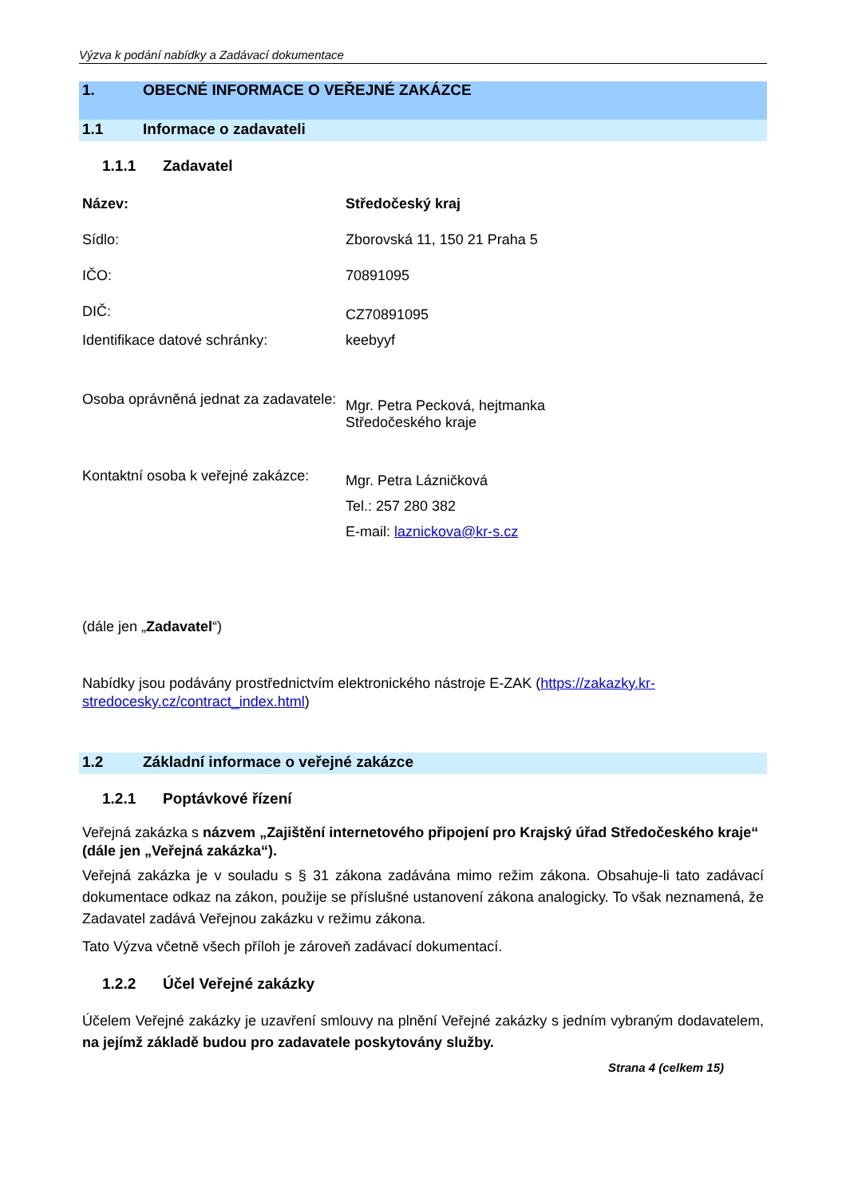Výzva k podání nabídky a Zadávací dokumentace
1. OBECNÉ INFORMACE O VEŘEJNÉ ZAKÁZCE
1.1 Informace o zadavateli
1.1.1 Zadavatel
| Název: | Středočeský kraj |
| Sídlo: | Zborovská 11, 150 21 Praha 5 |
| IČO: | 70891095 |
| DIČ: | CZ70891095 |
| Identifikace datové schránky: | keebyyf |
| Osoba oprávněná jednat za zadavatele: | Mgr. Petra Pecková, hejtmanka Středočeského kraje |
| Kontaktní osoba k veřejné zakázce: | Mgr. Petra Lázničková Tel.: 257 280 382 E-mail: laznickova@kr-s.cz |
(dále jen „Zadavatel“)
Nabídky jsou podávány prostřednictvím elektronického nástroje E-ZAK (https://zakazky.kr-stredocesky.cz/contract_index.html)
1.2 Základní informace o veřejné zakázce
1.2.1 Poptávkové řízení
Veřejná zakázka s názvem „Zajištění internetového připojení pro Krajský úřad Středočeského kraje“ (dále jen „Veřejná zakázka“).
Veřejná zakázka je v souladu s § 31 zákona zadávána mimo režim zákona. Obsahuje-li tato zadávací dokumentace odkaz na zákon, použije se příslušné ustanovení zákona analogicky. To však neznamená, že Zadavatel zadává Veřejnou zakázku v režimu zákona.
Tato Výzva včetně všech příloh je zároveň zadávací dokumentací.
1.2.2 Účel Veřejné zakázky
Účelem Veřejné zakázky je uzavření smlouvy na plnění Veřejné zakázky s jedním vybraným dodavatelem, na jejímž základě budou pro zadavatele poskytovány služby.
Strana 4 (celkem 15)